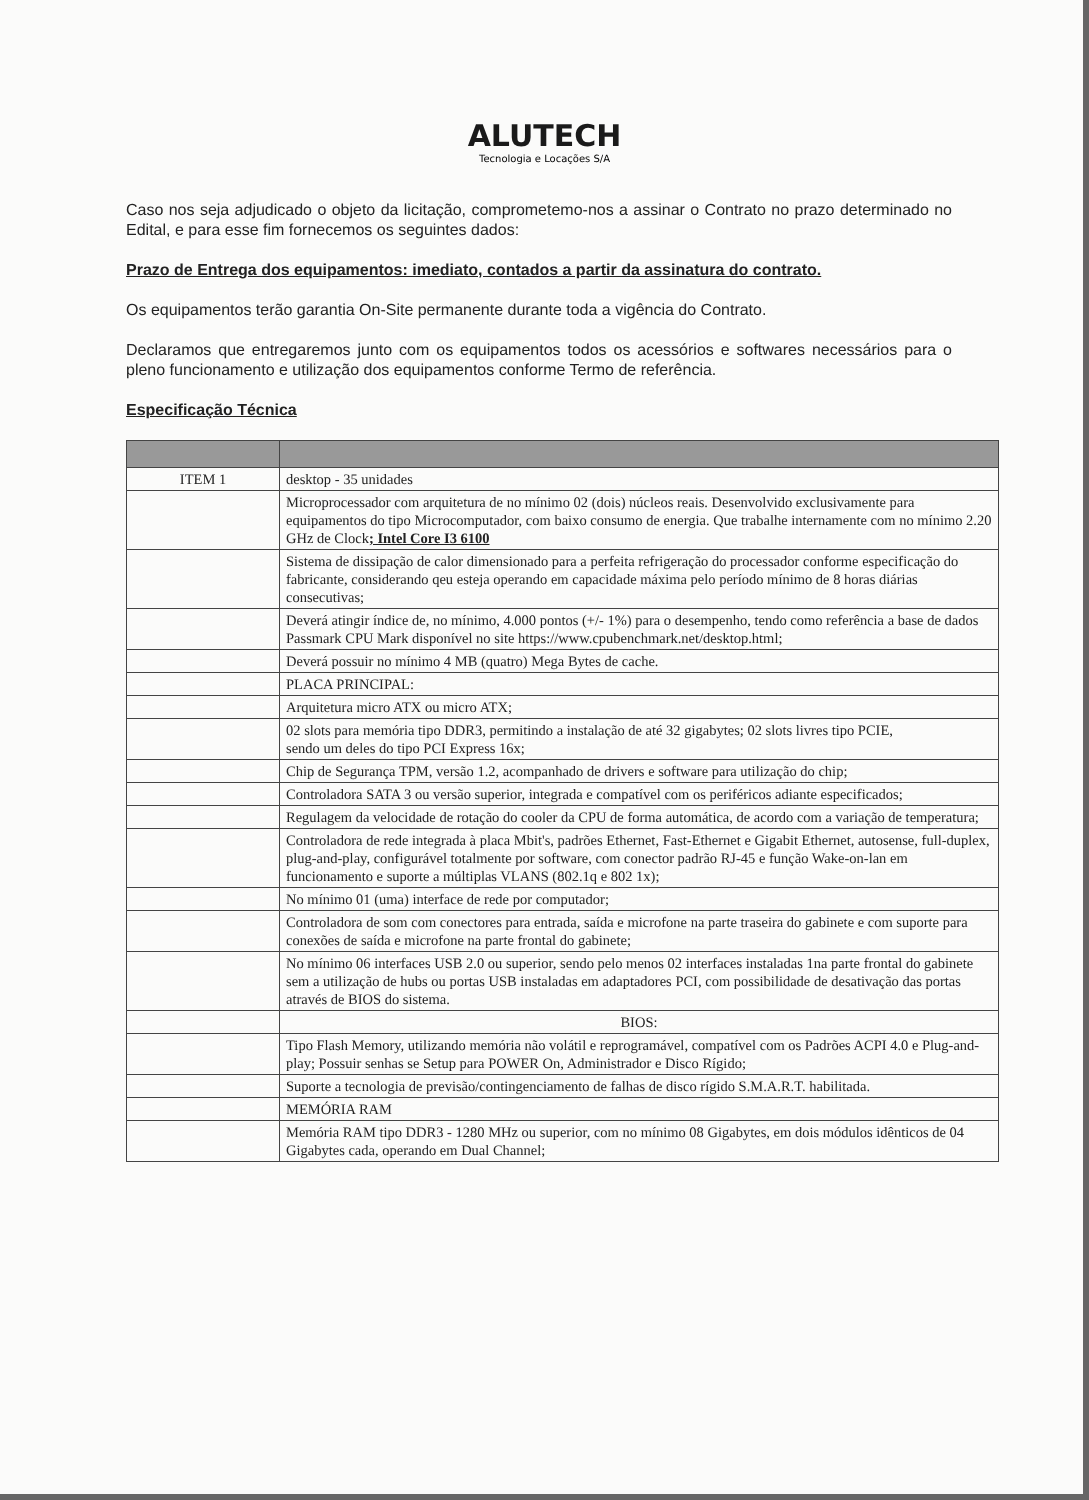ALUTECH
Tecnologia e Locações S/A
Caso nos seja adjudicado o objeto da licitação, comprometemo-nos a assinar o Contrato no prazo determinado no Edital, e para esse fim fornecemos os seguintes dados:
Prazo de Entrega dos equipamentos: imediato, contados a partir da assinatura do contrato.
Os equipamentos terão garantia On-Site permanente durante toda a vigência do Contrato.
Declaramos que entregaremos junto com os equipamentos todos os acessórios e softwares necessários para o pleno funcionamento e utilização dos equipamentos conforme Termo de referência.
Especificação Técnica
| ITEM 1 | desktop - 35 unidades |
| | Microprocessador com arquitetura de no mínimo 02 (dois) núcleos reais. Desenvolvido exclusivamente para equipamentos do tipo Microcomputador, com baixo consumo de energia. Que trabalhe internamente com no mínimo 2.20 GHz de Clock ; Intel Core I3 6100 |
| | Sistema de dissipação de calor dimensionado para a perfeita refrigeração do processador conforme especificação do fabricante, considerando qeu esteja operando em capacidade máxima pelo período mínimo de 8 horas diárias consecutivas; |
| | Deverá atingir índice de, no mínimo, 4.000 pontos (+/- 1%) para o desempenho, tendo como referência a base de dados Passmark CPU Mark disponível no site https://www.cpubenchmark.net/desktop.html; |
| | Deverá possuir no mínimo 4 MB (quatro) Mega Bytes de cache. |
| | PLACA PRINCIPAL: |
| | Arquitetura micro ATX ou micro ATX; |
| | 02 slots para memória tipo DDR3, permitindo a instalação de até 32 gigabytes; 02 slots livres tipo PCIE, sendo um deles do tipo PCI Express 16x; |
| | Chip de Segurança TPM, versão 1.2, acompanhado de drivers e software para utilização do chip; |
| | Controladora SATA 3 ou versão superior, integrada e compatível com os periféricos adiante especificados; |
| | Regulagem da velocidade de rotação do cooler da CPU de forma automática, de acordo com a variação de temperatura; |
| | Controladora de rede integrada à placa Mbit's, padrões Ethernet, Fast-Ethernet e Gigabit Ethernet, autosense, full-duplex, plug-and-play, configurável totalmente por software, com conector padrão RJ-45 e função Wake-on-lan em funcionamento e suporte a múltiplas VLANS (802.1q e 802 1x); |
| | No mínimo 01 (uma) interface de rede por computador; |
| | Controladora de som com conectores para entrada, saída e microfone na parte traseira do gabinete e com suporte para conexões de saída e microfone na parte frontal do gabinete; |
| | No mínimo 06 interfaces USB 2.0 ou superior, sendo pelo menos 02 interfaces instaladas 1na parte frontal do gabinete sem a utilização de hubs ou portas USB instaladas em adaptadores PCI, com possibilidade de desativação das portas através de BIOS do sistema. |
| | BIOS: |
| | Tipo Flash Memory, utilizando memória não volátil e reprogramável, compatível com os Padrões ACPI 4.0 e Plug-and-play; Possuir senhas se Setup para POWER On, Administrador e Disco Rígido; |
| | Suporte a tecnologia de previsão/contingenciamento de falhas de disco rígido S.M.A.R.T. habilitada. |
| | MEMÓRIA RAM |
| | Memória RAM tipo DDR3 - 1280 MHz ou superior, com no mínimo 08 Gigabytes, em dois módulos idênticos de 04 Gigabytes cada, operando em Dual Channel; |